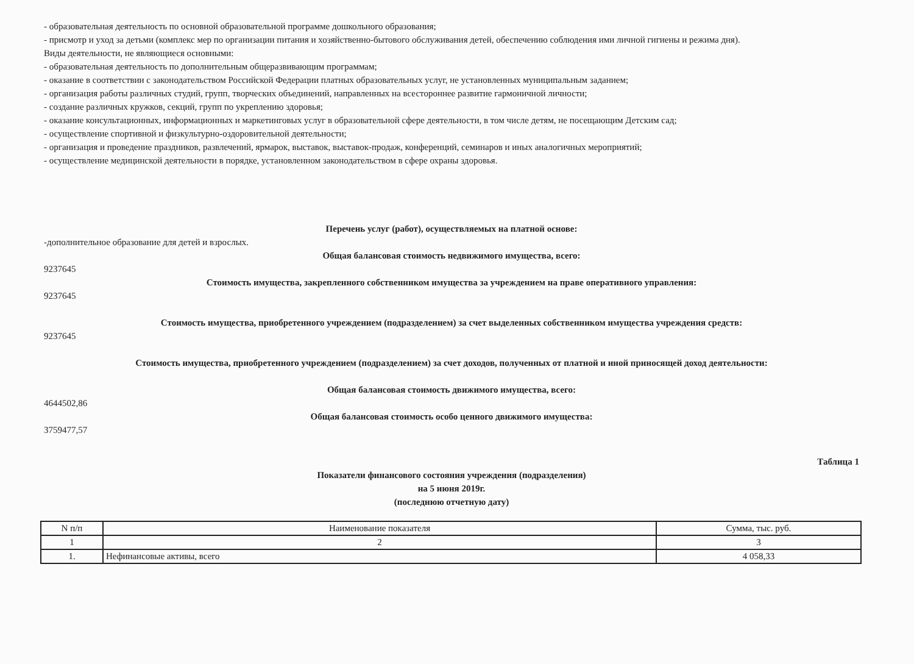- образовательная деятельность по основной образовательной программе дошкольного образования;
- присмотр и уход за детьми (комплекс мер по организации питания и хозяйственно-бытового обслуживания детей, обеспечению соблюдения ими личной гигиены и режима дня).
Виды деятельности, не являющиеся основными:
- образовательная деятельность по дополнительным общеразвивающим программам;
- оказание в соответствии с законодательством Российской Федерации платных образовательных услуг, не установленных муниципальным заданием;
- организация работы различных студий, групп, творческих объединений, направленных на всестороннее развитие гармоничной личности;
- создание различных кружков, секций, групп по укреплению здоровья;
- оказание консультационных, информационных и маркетинговых услуг в образовательной сфере деятельности, в том числе детям, не посещающим Детским сад;
- осуществление спортивной и физкультурно-оздоровительной деятельности;
- организация и проведение праздников, развлечений, ярмарок, выставок, выставок-продаж, конференций, семинаров и иных аналогичных мероприятий;
- осуществление медицинской деятельности в порядке, установленном законодательством в сфере охраны здоровья.
Перечень услуг (работ), осуществляемых на платной основе:
-дополнительное образование для детей и взрослых.
Общая балансовая стоимость недвижимого имущества, всего:
9237645
Стоимость имущества, закрепленного собственником имущества за учреждением на праве оперативного управления:
9237645
Стоимость имущества, приобретенного учреждением (подразделением) за счет выделенных собственником имущества учреждения средств:
9237645
Стоимость имущества, приобретенного учреждением (подразделением) за счет доходов, полученных от платной и иной приносящей доход деятельности:
Общая балансовая стоимость движимого имущества, всего:
4644502,86
Общая балансовая стоимость особо ценного движимого имущества:
3759477,57
Таблица 1
Показатели финансового состояния учреждения (подразделения)
на 5 июня 2019г.
(последнюю отчетную дату)
| N п/п | Наименование показателя | Сумма, тыс. руб. |
| --- | --- | --- |
| 1 | 2 | 3 |
| 1. | Нефинансовые активы, всего | 4 058,33 |